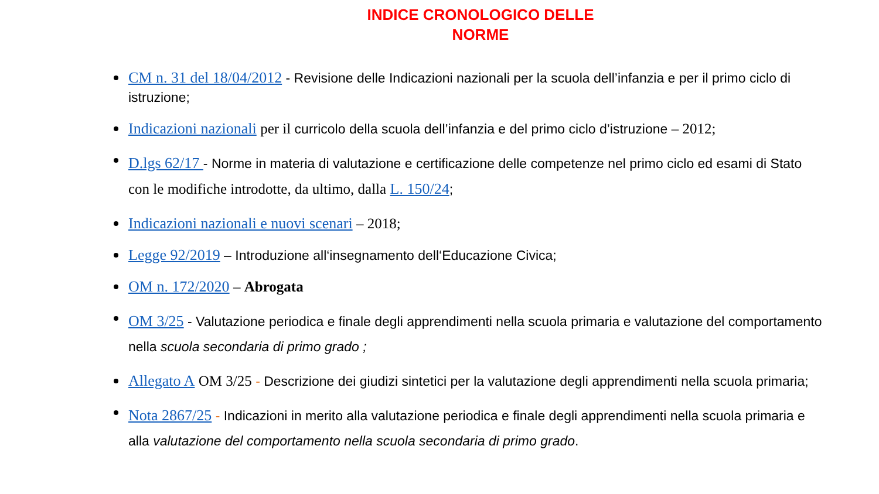INDICE CRONOLOGICO DELLE
NORME
CM n. 31 del 18/04/2012 - Revisione delle Indicazioni nazionali per la scuola dell’infanzia e per il primo ciclo di istruzione;
Indicazioni nazionali per il curricolo della scuola dell’infanzia e del primo ciclo d’istruzione – 2012;
D.lgs 62/17 - Norme in materia di valutazione e certificazione delle competenze nel primo ciclo ed esami di Stato con le modifiche introdotte, da ultimo, dalla L. 150/24;
Indicazioni nazionali e nuovi scenari – 2018;
Legge 92/2019 – Introduzione all‘insegnamento dell‘Educazione Civica;
OM n. 172/2020 – Abrogata
OM 3/25 - Valutazione periodica e finale degli apprendimenti nella scuola primaria e valutazione del comportamento nella scuola secondaria di primo grado ;
Allegato A OM 3/25 - Descrizione dei giudizi sintetici per la valutazione degli apprendimenti nella scuola primaria;
Nota 2867/25 - Indicazioni in merito alla valutazione periodica e finale degli apprendimenti nella scuola primaria e alla valutazione del comportamento nella scuola secondaria di primo grado.